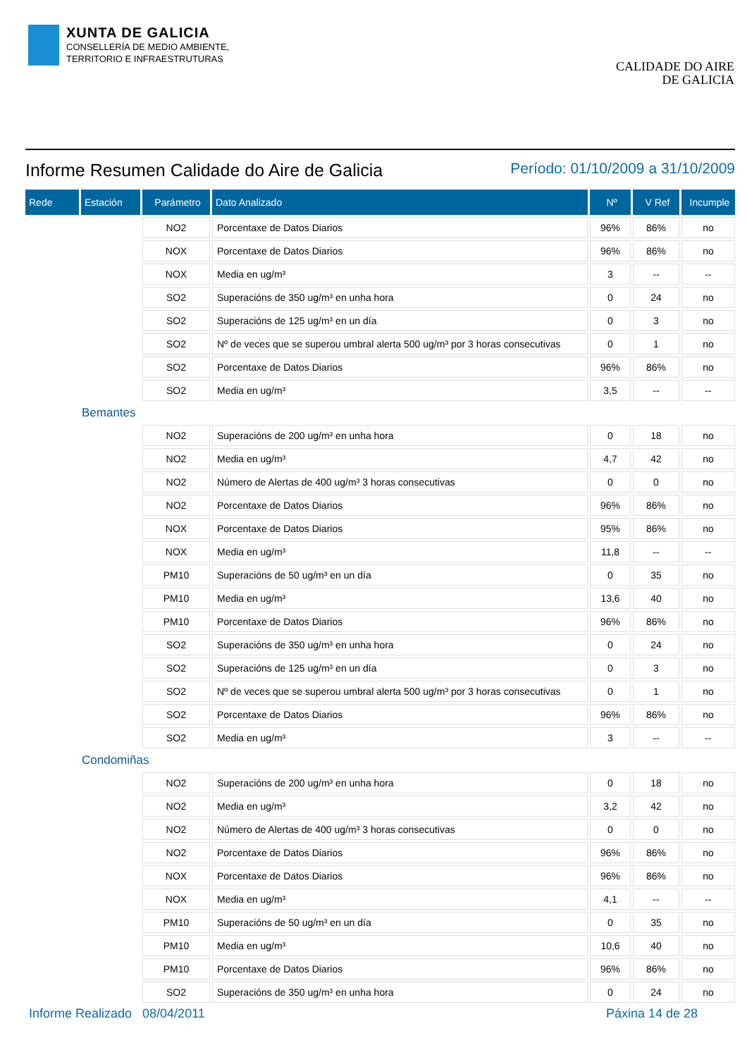XUNTA DE GALICIA
CONSELLERÍA DE MEDIO AMBIENTE,
TERRITORIO E INFRAESTRUTURAS
CALIDADE DO AIRE
DE GALICIA
Informe Resumen Calidade do Aire de Galicia
Período: 01/10/2009 a 31/10/2009
| Rede | Estación | Parámetro | Dato Analizado | Nº | V Ref | Incumple |
| --- | --- | --- | --- | --- | --- | --- |
| | | NO2 | Porcentaxe de Datos Diarios | 96% | 86% | no |
| | | NOX | Porcentaxe de Datos Diarios | 96% | 86% | no |
| | | NOX | Media en ug/m³ | 3 | -- | -- |
| | | SO2 | Superacións de 350 ug/m³ en unha hora | 0 | 24 | no |
| | | SO2 | Superacións de 125 ug/m³ en un día | 0 | 3 | no |
| | | SO2 | Nº de veces que se superou umbral alerta 500 ug/m³ por 3 horas consecutivas | 0 | 1 | no |
| | | SO2 | Porcentaxe de Datos Diarios | 96% | 86% | no |
| | | SO2 | Media en ug/m³ | 3,5 | -- | -- |
| Bemantes | | | | | | |
| | | NO2 | Superacións de 200 ug/m³ en unha hora | 0 | 18 | no |
| | | NO2 | Media en ug/m³ | 4,7 | 42 | no |
| | | NO2 | Número de Alertas de 400 ug/m³ 3 horas consecutivas | 0 | 0 | no |
| | | NO2 | Porcentaxe de Datos Diarios | 96% | 86% | no |
| | | NOX | Porcentaxe de Datos Diarios | 95% | 86% | no |
| | | NOX | Media en ug/m³ | 11,8 | -- | -- |
| | | PM10 | Superacións de 50 ug/m³ en un día | 0 | 35 | no |
| | | PM10 | Media en ug/m³ | 13,6 | 40 | no |
| | | PM10 | Porcentaxe de Datos Diarios | 96% | 86% | no |
| | | SO2 | Superacións de 350 ug/m³ en unha hora | 0 | 24 | no |
| | | SO2 | Superacións de 125 ug/m³ en un día | 0 | 3 | no |
| | | SO2 | Nº de veces que se superou umbral alerta 500 ug/m³ por 3 horas consecutivas | 0 | 1 | no |
| | | SO2 | Porcentaxe de Datos Diarios | 96% | 86% | no |
| | | SO2 | Media en ug/m³ | 3 | -- | -- |
| Condomiñas | | | | | | |
| | | NO2 | Superacións de 200 ug/m³ en unha hora | 0 | 18 | no |
| | | NO2 | Media en ug/m³ | 3,2 | 42 | no |
| | | NO2 | Número de Alertas de 400 ug/m³ 3 horas consecutivas | 0 | 0 | no |
| | | NO2 | Porcentaxe de Datos Diarios | 96% | 86% | no |
| | | NOX | Porcentaxe de Datos Diarios | 96% | 86% | no |
| | | NOX | Media en ug/m³ | 4,1 | -- | -- |
| | | PM10 | Superacións de 50 ug/m³ en un día | 0 | 35 | no |
| | | PM10 | Media en ug/m³ | 10,6 | 40 | no |
| | | PM10 | Porcentaxe de Datos Diarios | 96% | 86% | no |
| | | SO2 | Superacións de 350 ug/m³ en unha hora | 0 | 24 | no |
Informe Realizado 08/04/2011 Páxina 14 de 28